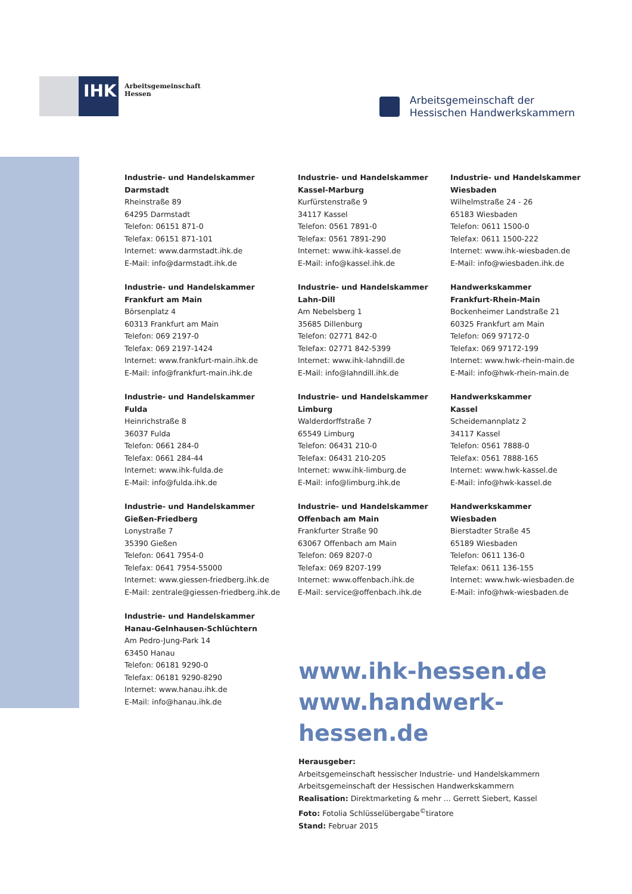IHK
Arbeitsgemeinschaft
Hessen
Arbeitsgemeinschaft der
Hessischen Handwerkskammern
Industrie- und Handelskammer
Darmstadt
Rheinstraße 89
64295 Darmstadt
Telefon: 06151 871-0
Telefax: 06151 871-101
Internet: www.darmstadt.ihk.de
E-Mail: info@darmstadt.ihk.de
Industrie- und Handelskammer
Frankfurt am Main
Börsenplatz 4
60313 Frankfurt am Main
Telefon: 069 2197-0
Telefax: 069 2197-1424
Internet: www.frankfurt-main.ihk.de
E-Mail: info@frankfurt-main.ihk.de
Industrie- und Handelskammer
Fulda
Heinrichstraße 8
36037 Fulda
Telefon: 0661 284-0
Telefax: 0661 284-44
Internet: www.ihk-fulda.de
E-Mail: info@fulda.ihk.de
Industrie- und Handelskammer
Gießen-Friedberg
Lonystraße 7
35390 Gießen
Telefon: 0641 7954-0
Telefax: 0641 7954-55000
Internet: www.giessen-friedberg.ihk.de
E-Mail: zentrale@giessen-friedberg.ihk.de
Industrie- und Handelskammer
Hanau-Gelnhausen-Schlüchtern
Am Pedro-Jung-Park 14
63450 Hanau
Telefon: 06181 9290-0
Telefax: 06181 9290-8290
Internet: www.hanau.ihk.de
E-Mail: info@hanau.ihk.de
Industrie- und Handelskammer
Kassel-Marburg
Kurfürstenstraße 9
34117 Kassel
Telefon: 0561 7891-0
Telefax: 0561 7891-290
Internet: www.ihk-kassel.de
E-Mail: info@kassel.ihk.de
Industrie- und Handelskammer
Lahn-Dill
Am Nebelsberg 1
35685 Dillenburg
Telefon: 02771 842-0
Telefax: 02771 842-5399
Internet: www.ihk-lahndill.de
E-Mail: info@lahndill.ihk.de
Industrie- und Handelskammer
Limburg
Walderdorffstraße 7
65549 Limburg
Telefon: 06431 210-0
Telefax: 06431 210-205
Internet: www.ihk-limburg.de
E-Mail: info@limburg.ihk.de
Industrie- und Handelskammer
Offenbach am Main
Frankfurter Straße 90
63067 Offenbach am Main
Telefon: 069 8207-0
Telefax: 069 8207-199
Internet: www.offenbach.ihk.de
E-Mail: service@offenbach.ihk.de
Industrie- und Handelskammer
Wiesbaden
Wilhelmstraße 24 - 26
65183 Wiesbaden
Telefon: 0611 1500-0
Telefax: 0611 1500-222
Internet: www.ihk-wiesbaden.de
E-Mail: info@wiesbaden.ihk.de
Handwerkskammer
Frankfurt-Rhein-Main
Bockenheimer Landstraße 21
60325 Frankfurt am Main
Telefon: 069 97172-0
Telefax: 069 97172-199
Internet: www.hwk-rhein-main.de
E-Mail: info@hwk-rhein-main.de
Handwerkskammer
Kassel
Scheidemannplatz 2
34117 Kassel
Telefon: 0561 7888-0
Telefax: 0561 7888-165
Internet: www.hwk-kassel.de
E-Mail: info@hwk-kassel.de
Handwerkskammer
Wiesbaden
Bierstadter Straße 45
65189 Wiesbaden
Telefon: 0611 136-0
Telefax: 0611 136-155
Internet: www.hwk-wiesbaden.de
E-Mail: info@hwk-wiesbaden.de
www.ihk-hessen.de
www.handwerk-hessen.de
Herausgeber:
Arbeitsgemeinschaft hessischer Industrie- und Handelskammern
Arbeitsgemeinschaft der Hessischen Handwerkskammern
Realisation: Direktmarketing & mehr ... Gerrett Siebert, Kassel
Foto: Fotolia Schlüsselübergabe<sup>©</sup>tiratore
Stand: Februar 2015